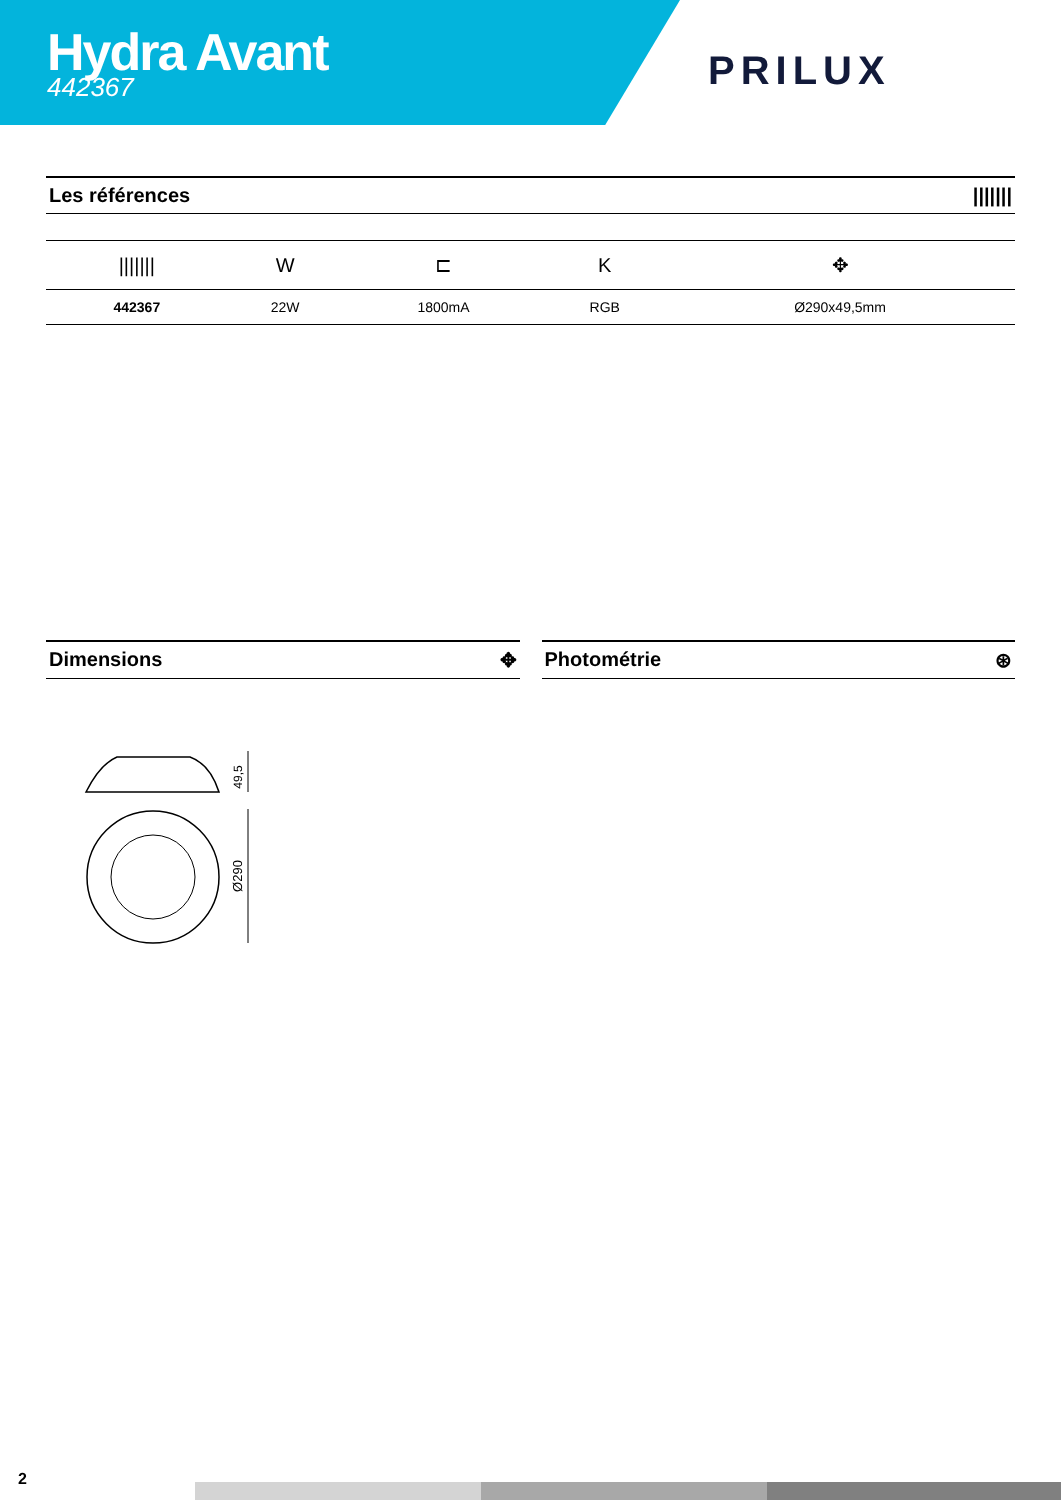Hydra Avant
442367
PRILUX
Les références |||||||
| /////// | W | ⊏ | K | ✥ |
| --- | --- | --- | --- | --- |
| 442367 | 22W | 1800mA | RGB | Ø290x49,5mm |
Dimensions ✥ Photométrie ⊛
49,5
Ø290
2